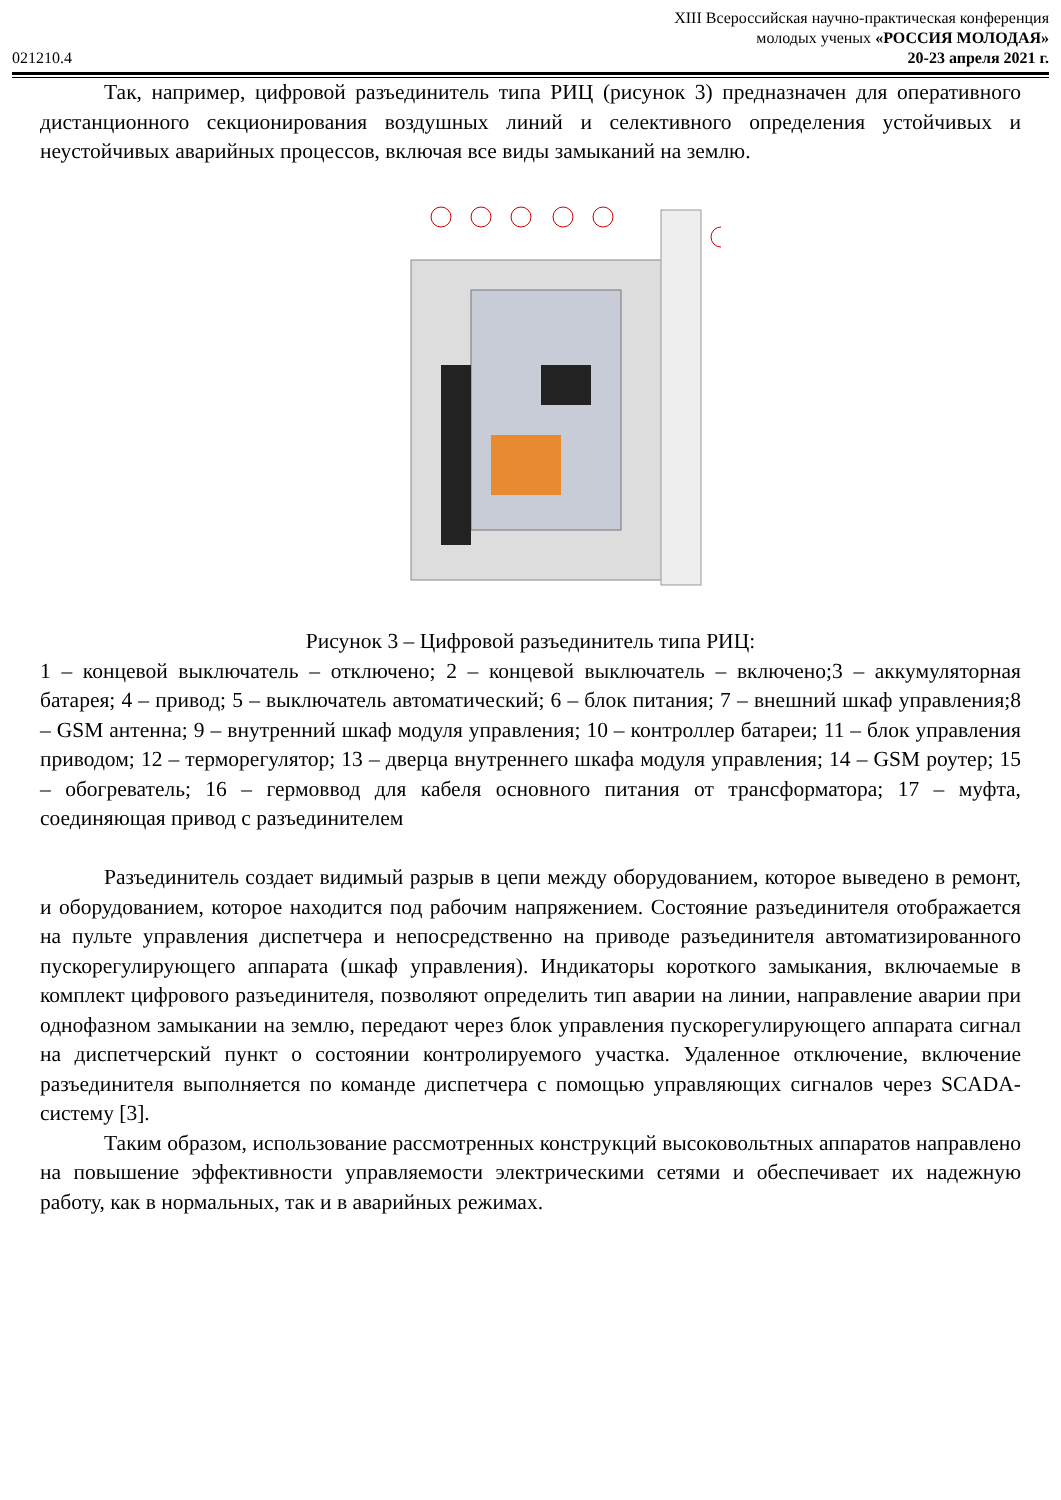XIII Всероссийская научно-практическая конференция
молодых ученых «РОССИЯ МОЛОДАЯ»
021210.4 20-23 апреля 2021 г.
Так, например, цифровой разъединитель типа РИЦ (рисунок 3) предназначен для оперативного дистанционного секционирования воздушных линий и селективного определения устойчивых и неустойчивых аварийных процессов, включая все виды замыканий на землю.
Рисунок 3 – Цифровой разъединитель типа РИЦ:
1 – концевой выключатель – отключено; 2 – концевой выключатель – включено;3 – аккумуляторная батарея; 4 – привод; 5 – выключатель автоматический; 6 – блок питания; 7 – внешний шкаф управления;8 – GSM антенна; 9 – внутренний шкаф модуля управления; 10 – контроллер батареи; 11 – блок управления приводом; 12 – терморегулятор; 13 – дверца внутреннего шкафа модуля управления; 14 – GSM роутер; 15 – обогреватель; 16 – гермоввод для кабеля основного питания от трансформатора; 17 – муфта, соединяющая привод с разъединителем
Разъединитель создает видимый разрыв в цепи между оборудованием, которое выведено в ремонт, и оборудованием, которое находится под рабочим напряжением. Состояние разъединителя отображается на пульте управления диспетчера и непосредственно на приводе разъединителя автоматизированного пускорегулирующего аппарата (шкаф управления). Индикаторы короткого замыкания, включаемые в комплект цифрового разъединителя, позволяют определить тип аварии на линии, направление аварии при однофазном замыкании на землю, передают через блок управления пускорегулирующего аппарата сигнал на диспетчерский пункт о состоянии контролируемого участка. Удаленное отключение, включение разъединителя выполняется по команде диспетчера с помощью управляющих сигналов через SCADA-систему [3].
Таким образом, использование рассмотренных конструкций высоковольтных аппаратов направлено на повышение эффективности управляемости электрическими сетями и обеспечивает их надежную работу, как в нормальных, так и в аварийных режимах.